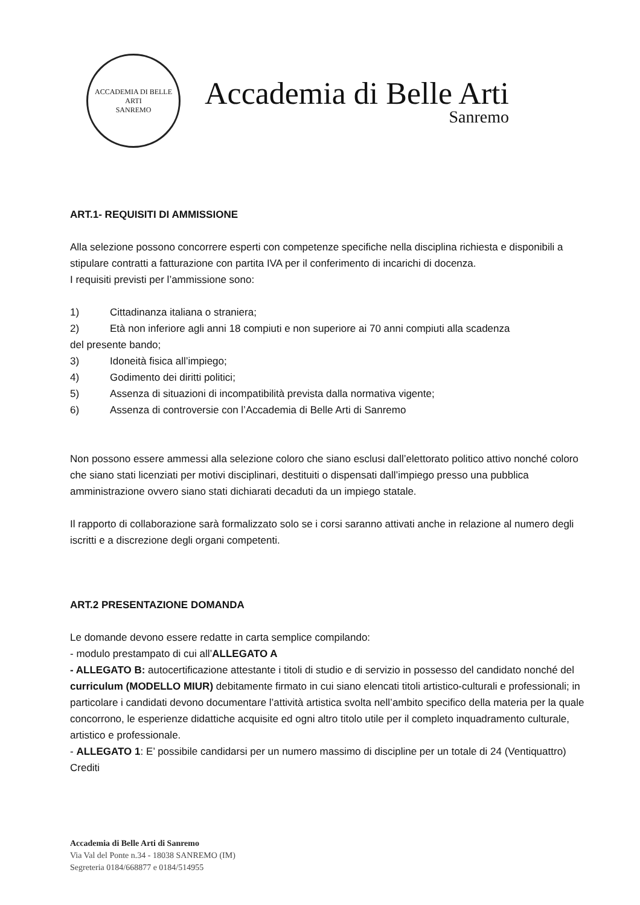ACCADEMIA DI BELLE ARTI
SANREMO
Accademia di Belle Arti
Sanremo
ART.1- REQUISITI DI AMMISSIONE
Alla selezione possono concorrere esperti con competenze specifiche nella disciplina richiesta e disponibili a stipulare contratti a fatturazione con partita IVA per il conferimento di incarichi di docenza.
I requisiti previsti per l’ammissione sono:
1) Cittadinanza italiana o straniera;
2) Età non inferiore agli anni 18 compiuti e non superiore ai 70 anni compiuti alla scadenza
del presente bando;
3) Idoneità fisica all’impiego;
4) Godimento dei diritti politici;
5) Assenza di situazioni di incompatibilità prevista dalla normativa vigente;
6) Assenza di controversie con l’Accademia di Belle Arti di Sanremo
Non possono essere ammessi alla selezione coloro che siano esclusi dall’elettorato politico attivo nonché coloro che siano stati licenziati per motivi disciplinari, destituiti o dispensati dall’impiego presso una pubblica amministrazione ovvero siano stati dichiarati decaduti da un impiego statale.
Il rapporto di collaborazione sarà formalizzato solo se i corsi saranno attivati anche in relazione al numero degli iscritti e a discrezione degli organi competenti.
ART.2 PRESENTAZIONE DOMANDA
Le domande devono essere redatte in carta semplice compilando:
- modulo prestampato di cui all’ALLEGATO A
- ALLEGATO B: autocertificazione attestante i titoli di studio e di servizio in possesso del candidato nonché del curriculum (MODELLO MIUR) debitamente firmato in cui siano elencati titoli artistico-culturali e professionali; in particolare i candidati devono documentare l’attività artistica svolta nell’ambito specifico della materia per la quale concorrono, le esperienze didattiche acquisite ed ogni altro titolo utile per il completo inquadramento culturale, artistico e professionale.
- ALLEGATO 1: E’ possibile candidarsi per un numero massimo di discipline per un totale di 24 (Ventiquattro) Crediti
Accademia di Belle Arti di Sanremo
Via Val del Ponte n.34 - 18038 SANREMO (IM)
Segreteria 0184/668877 e 0184/514955